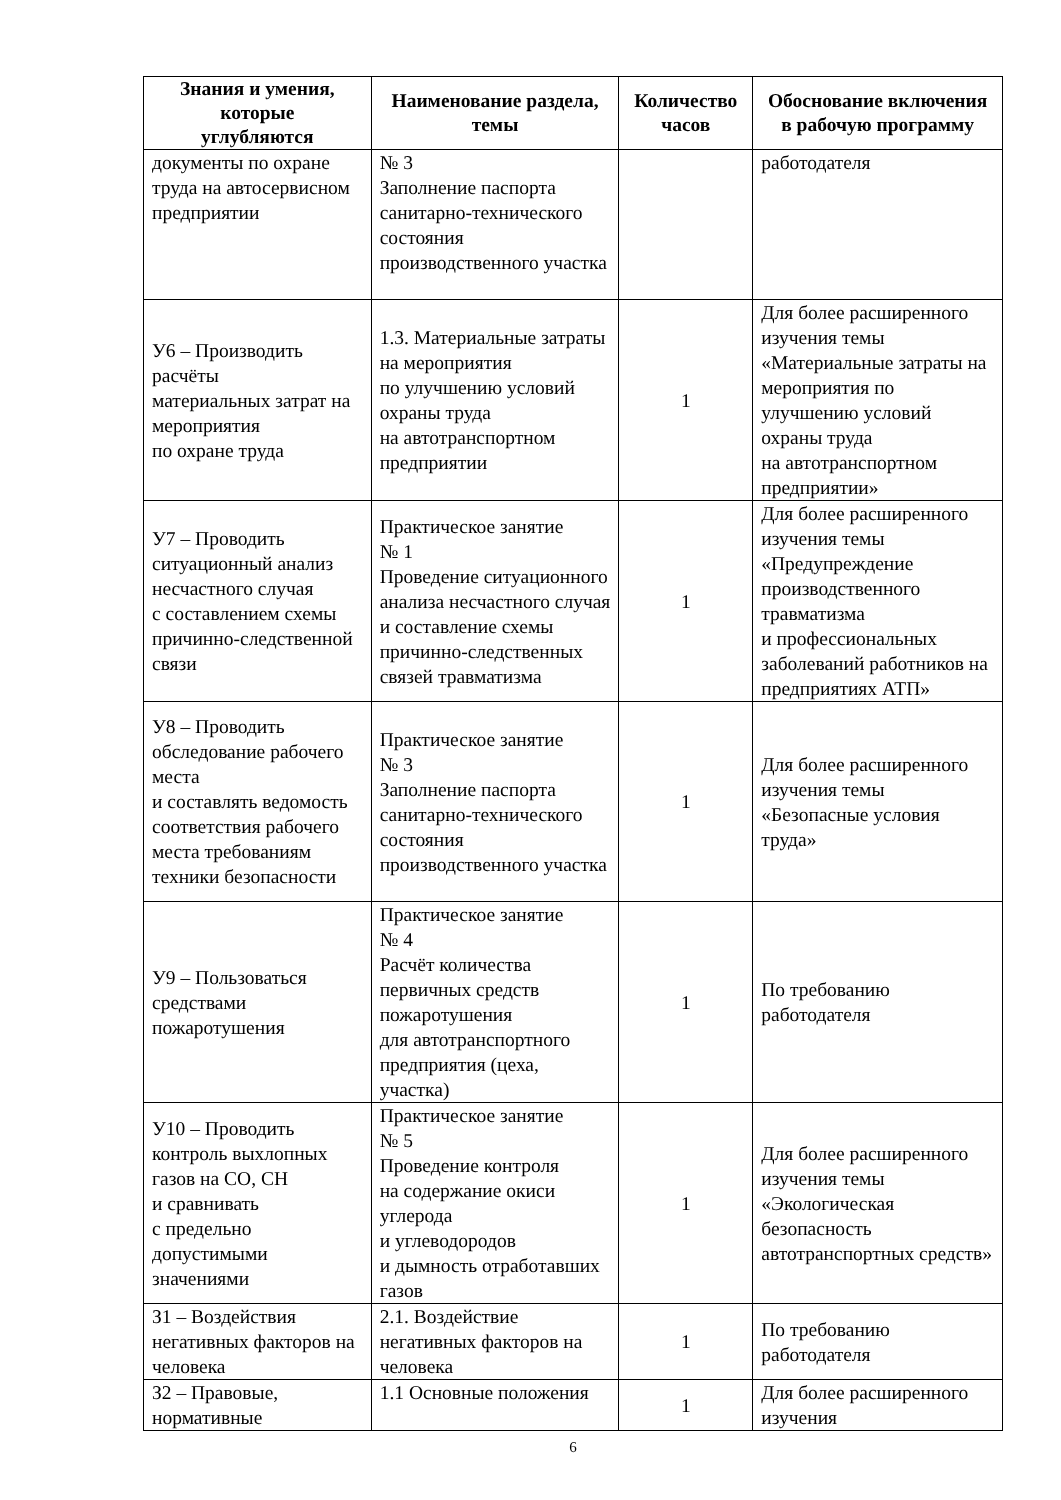| Знания и умения, которые углубляются | Наименование раздела, темы | Количество часов | Обоснование включения в рабочую программу |
| --- | --- | --- | --- |
| документы по охране труда на автосервисном предприятии | № 3 Заполнение паспорта санитарно-технического состояния производственного участка | | работодателя |
| У6 – Производить расчёты материальных затрат на мероприятия по охране труда | 1.3. Материальные затраты на мероприятия по улучшению условий охраны труда на автотранспортном предприятии | 1 | Для более расширенного изучения темы «Материальные затраты на мероприятия по улучшению условий охраны труда на автотранспортном предприятии» |
| У7 – Проводить ситуационный анализ несчастного случая с составлением схемы причинно-следственной связи | Практическое занятие № 1 Проведение ситуационного анализа несчастного случая и составление схемы причинно-следственных связей травматизма | 1 | Для более расширенного изучения темы «Предупреждение производственного травматизма и профессиональных заболеваний работников на предприятиях АТП» |
| У8 – Проводить обследование рабочего места и составлять ведомость соответствия рабочего места требованиям техники безопасности | Практическое занятие № 3 Заполнение паспорта санитарно-технического состояния производственного участка | 1 | Для более расширенного изучения темы «Безопасные условия труда» |
| У9 – Пользоваться средствами пожаротушения | Практическое занятие № 4 Расчёт количества первичных средств пожаротушения для автотранспортного предприятия (цеха, участка) | 1 | По требованию работодателя |
| У10 – Проводить контроль выхлопных газов на CO, CH и сравнивать с предельно допустимыми значениями | Практическое занятие № 5 Проведение контроля на содержание окиси углерода и углеводородов и дымность отработавших газов | 1 | Для более расширенного изучения темы «Экологическая безопасность автотранспортных средств» |
| З1 – Воздействия негативных факторов на человека | 2.1. Воздействие негативных факторов на человека | 1 | По требованию работодателя |
| З2 – Правовые, нормативные | 1.1 Основные положения | 1 | Для более расширенного изучения |
6